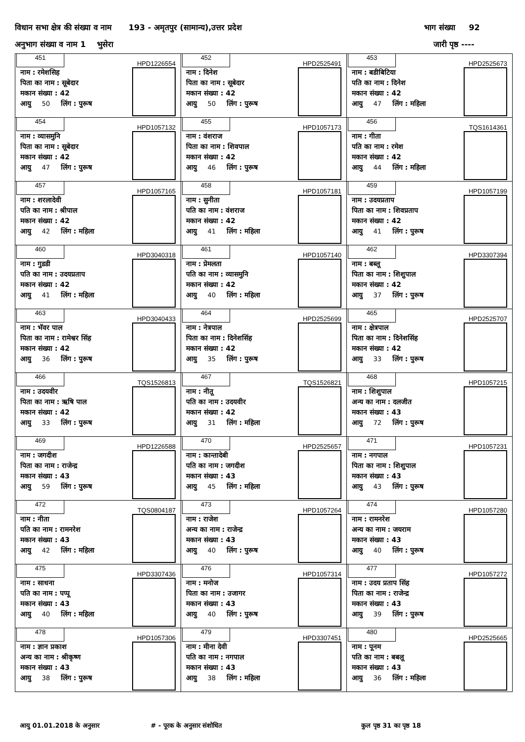विधान सभा क्षेत्र की संख्या व नाम 193 - अमृतपुर (सामान्य),उत्तर प्रदेश भाग संख्या 92
अनुभाग संख्या व नाम 1 भुसेरा जारी पृष्ठ ----
| 451 HPD1226554 नाम : रमेशसिह पिता का नाम : सूबेदार मकान संख्या : 42 आयु 50 लिंग : पुरूष | 452 HPD2525491 नाम : दिनेश पिता का नाम : सूबेदार मकान संख्या : 42 आयु 50 लिंग : पुरूष | 453 HPD2525673 नाम : बडीबिटिया पति का नाम : दिनेश मकान संख्या : 42 आयु 47 लिंग : महिला |
| 454 HPD1057132 नाम : व्यासमुनि पिता का नाम : सूबेदार मकान संख्या : 42 आयु 47 लिंग : पुरूष | 455 HPD1057173 नाम : वंशराज पिता का नाम : शिवपाल मकान संख्या : 42 आयु 46 लिंग : पुरूष | 456 TQS1614361 नाम : गीता पति का नाम : रमेश मकान संख्या : 42 आयु 44 लिंग : महिला |
| 457 HPD1057165 नाम : शरलादेवी पति का नाम : श्रीपाल मकान संख्या : 42 आयु 42 लिंग : महिला | 458 HPD1057181 नाम : सुनीता पति का नाम : वंशराज मकान संख्या : 42 आयु 41 लिंग : महिला | 459 HPD1057199 नाम : उदयप्रताप पिता का नाम : शिवप्रताप मकान संख्या : 42 आयु 41 लिंग : पुरूष |
| 460 HPD3040318 नाम : गुडडी पति का नाम : उदयप्रताप मकान संख्या : 42 आयु 41 लिंग : महिला | 461 HPD1057140 नाम : प्रेमलता पति का नाम : व्यासमुनि मकान संख्या : 42 आयु 40 लिंग : महिला | 462 HPD3307394 नाम : बब्लू पिता का नाम : शिशुपाल मकान संख्या : 42 आयु 37 लिंग : पुरूष |
| 463 HPD3040433 नाम : भॅवर पाल पिता का नाम : रामेश्वर सिंह मकान संख्या : 42 आयु 36 लिंग : पुरूष | 464 HPD2525699 नाम : नेत्रपाल पिता का नाम : दिनेशसिंह मकान संख्या : 42 आयु 35 लिंग : पुरूष | 465 HPD2525707 नाम : क्षेत्रपाल पिता का नाम : दिनेशसिंह मकान संख्या : 42 आयु 33 लिंग : पुरूष |
| 466 TQS1526813 नाम : उदयवीर पिता का नाम : ऋषि पाल मकान संख्या : 42 आयु 33 लिंग : पुरूष | 467 TQS1526821 नाम : नीतू पति का नाम : उदयवीर मकान संख्या : 42 आयु 31 लिंग : महिला | 468 HPD1057215 नाम : शिशुपाल अन्य का नाम : दलजीत मकान संख्या : 43 आयु 72 लिंग : पुरूष |
| 469 HPD1226588 नाम : जगदीश पिता का नाम : राजेन्द्र मकान संख्या : 43 आयु 59 लिंग : पुरूष | 470 HPD2525657 नाम : कान्तादेबी पति का नाम : जगदीश मकान संख्या : 43 आयु 45 लिंग : महिला | 471 HPD1057231 नाम : नगपाल पिता का नाम : शिशुपाल मकान संख्या : 43 आयु 43 लिंग : पुरूष |
| 472 TQS0804187 नाम : नीता पति का नाम : रामनरेश मकान संख्या : 43 आयु 42 लिंग : महिला | 473 HPD1057264 नाम : राजेश अन्य का नाम : राजेन्द्र मकान संख्या : 43 आयु 40 लिंग : पुरूष | 474 HPD1057280 नाम : रामनरेश अन्य का नाम : जयराम मकान संख्या : 43 आयु 40 लिंग : पुरूष |
| 475 HPD3307436 नाम : साधना पति का नाम : पप्पू मकान संख्या : 43 आयु 40 लिंग : महिला | 476 HPD1057314 नाम : मनोज पिता का नाम : उजागर मकान संख्या : 43 आयु 40 लिंग : पुरूष | 477 HPD1057272 नाम : उदय प्रताप सिंह पिता का नाम : राजेन्द्र मकान संख्या : 43 आयु 39 लिंग : पुरूष |
| 478 HPD1057306 नाम : ज्ञान प्रकाश अन्य का नाम : श्रीकृष्ण मकान संख्या : 43 आयु 38 लिंग : पुरूष | 479 HPD3307451 नाम : मीना देवी पति का नाम : नगपाल मकान संख्या : 43 आयु 38 लिंग : महिला | 480 HPD2525665 नाम : पूनम पति का नाम : बबलू मकान संख्या : 43 आयु 36 लिंग : महिला |
आयु 01.01.2018 के अनुसार # - पूरक के अनुसार संशोधित कुल पृष्ठ 31 का पृष्ठ 18